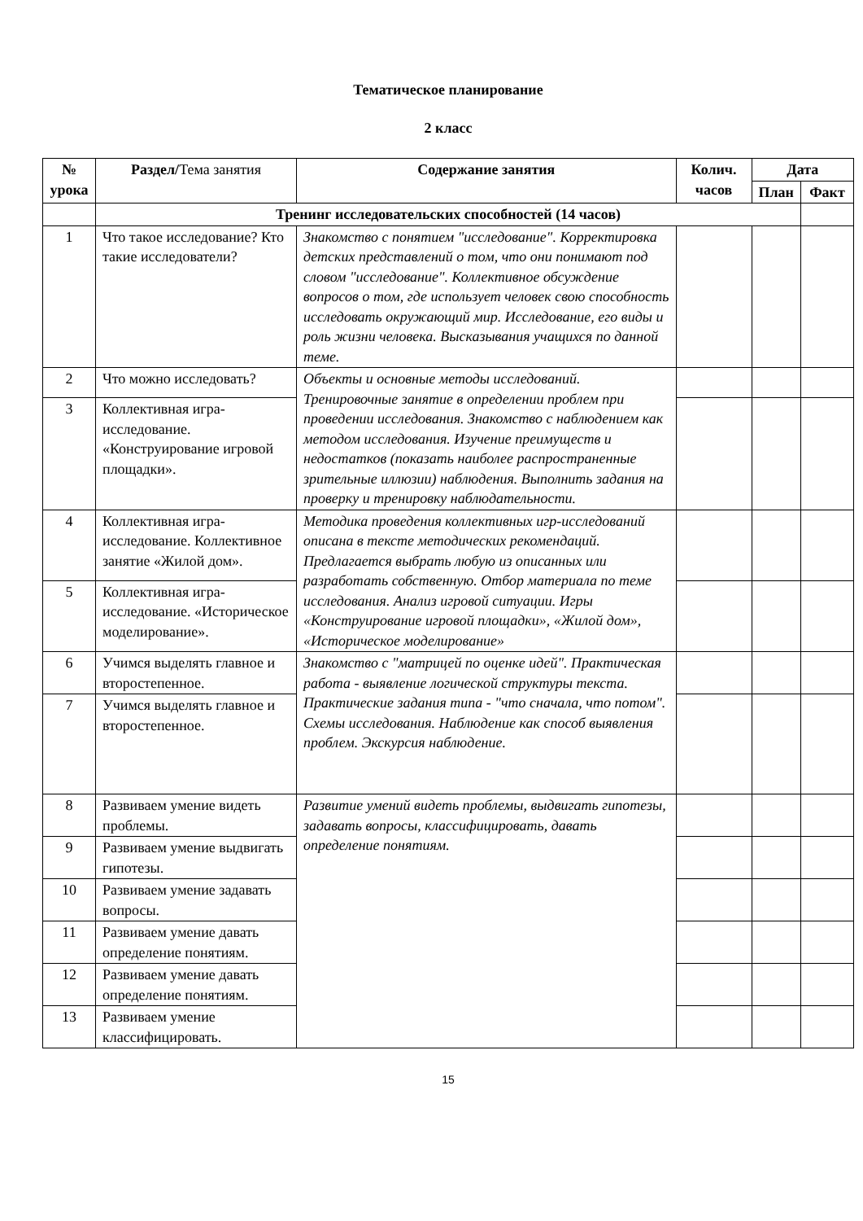Тематическое планирование
2 класс
| № урока | Раздел / Тема занятия | Содержание занятия | Колич. часов | Дата | |
| --- | --- | --- | --- | --- | --- |
| | | | | План | Факт |
| | Тренинг исследовательских способностей (14 часов) | | | | |
| 1 | Что такое исследование? Кто такие исследователи? | Знакомство с понятием "исследование". Корректировка детских представлений о том, что они понимают под словом "исследование". Коллективное обсуждение вопросов о том, где использует человек свою способность исследовать окружающий мир. Исследование, его виды и роль жизни человека. Высказывания учащихся по данной теме. | | | |
| 2 | Что можно исследовать? | Объекты и основные методы исследований. Тренировочные занятие в определении проблем при проведении исследования. Знакомство с наблюдением как методом исследования. Изучение преимуществ и недостатков (показать наиболее распространенные зрительные иллюзии) наблюдения. Выполнить задания на проверку и тренировку наблюдательности. | | | |
| 3 | Коллективная игра-исследование. «Конструирование игровой площадки». | | | | |
| 4 | Коллективная игра-исследование. Коллективное занятие «Жилой дом». | Методика проведения коллективных игр-исследований описана в тексте методических рекомендаций. Предлагается выбрать любую из описанных или разработать собственную. Отбор материала по теме исследования. Анализ игровой ситуации. Игры «Конструирование игровой площадки», «Жилой дом», «Историческое моделирование» | | | |
| 5 | Коллективная игра-исследование. «Историческое моделирование». | | | | |
| 6 | Учимся выделять главное и второстепенное. | Знакомство с "матрицей по оценке идей". Практическая работа - выявление логической структуры текста. Практические задания типа - "что сначала, что потом". Схемы исследования. Наблюдение как способ выявления проблем. Экскурсия наблюдение. | | | |
| 7 | Учимся выделять главное и второстепенное. | | | | |
| 8 | Развиваем умение видеть проблемы. | Развитие умений видеть проблемы, выдвигать гипотезы, задавать вопросы, классифицировать, давать определение понятиям. | | | |
| 9 | Развиваем умение выдвигать гипотезы. | | | | |
| 10 | Развиваем умение задавать вопросы. | | | | |
| 11 | Развиваем умение давать определение понятиям. | | | | |
| 12 | Развиваем умение давать определение понятиям. | | | | |
| 13 | Развиваем умение классифицировать. | | | | |
15